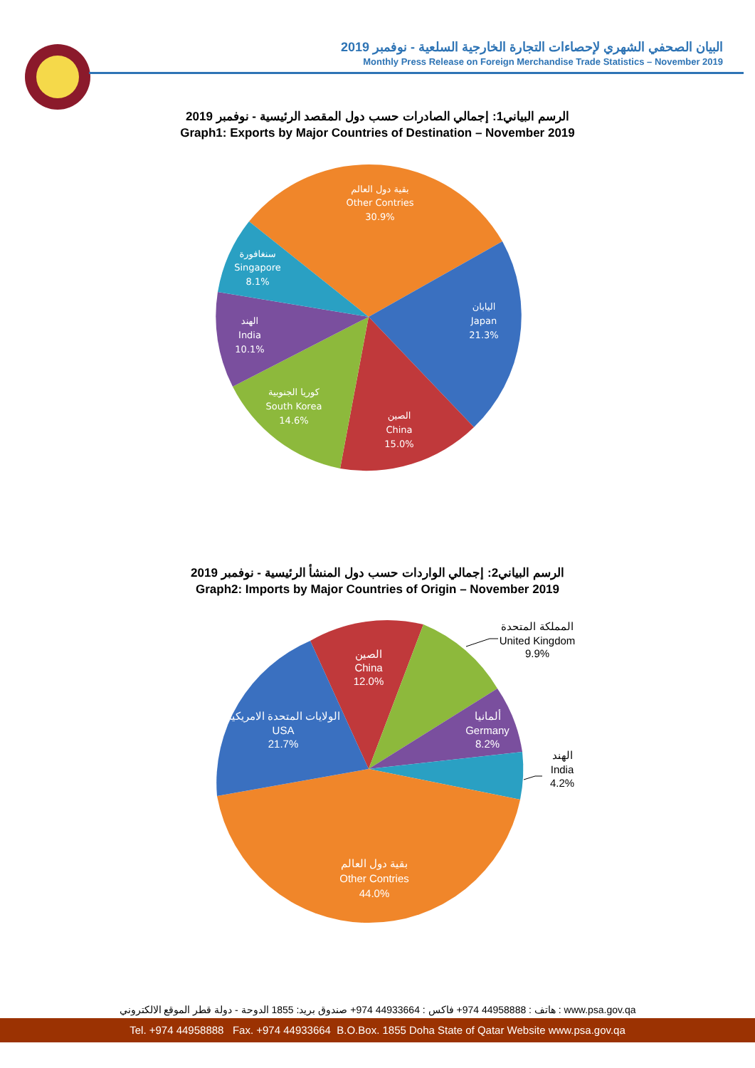البيان الصحفي الشهري لإحصاءات التجارة الخارجية السلعية - نوفمبر 2019
Monthly Press Release on Foreign Merchandise Trade Statistics – November 2019
الرسم البياني1: إجمالي الصادرات حسب دول المقصد الرئيسية - نوفمبر 2019
Graph1: Exports by Major Countries of Destination – November 2019
بقية دول العالم
Other Contries
30.9%
اليابان
Japan
21.3%
الصين
China
15.0%
كوريا الجنوبية
South Korea
14.6%
الهند
India
10.1%
سنغافورة
Singapore
8.1%
الرسم البياني2: إجمالي الواردات حسب دول المنشأ الرئيسية - نوفمبر 2019
Graph2: Imports by Major Countries of Origin – November 2019
الصين
China
12.0%
الولايات المتحدة الامريكية
USA
21.7%
ألمانيا
Germany
8.2%
بقية دول العالم
Other Contries
44.0%
المملكة المتحدة
United Kingdom
9.9%
الهند
India
4.2%
هاتف : 44958888 974+ فاكس : 44933664 974+ صندوق بريد: 1855 الدوحة - دولة قطر الموقع الالكتروني : www.psa.gov.qa
Tel. +974 44958888 Fax. +974 44933664 B.O.Box. 1855 Doha State of Qatar Website www.psa.gov.qa